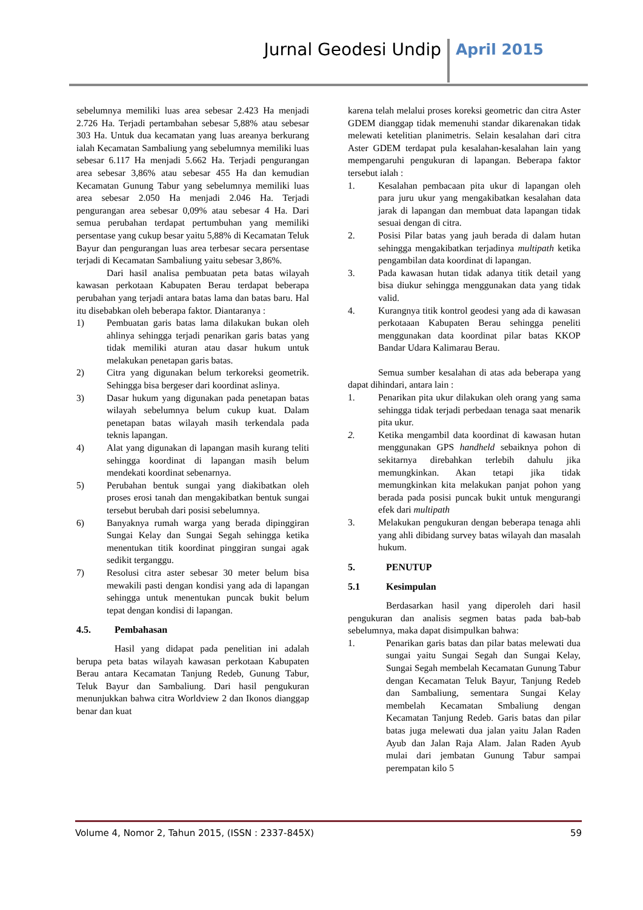Jurnal Geodesi Undip April 2015
sebelumnya memiliki luas area sebesar 2.423 Ha menjadi 2.726 Ha. Terjadi pertambahan sebesar 5,88% atau sebesar 303 Ha. Untuk dua kecamatan yang luas areanya berkurang ialah Kecamatan Sambaliung yang sebelumnya memiliki luas sebesar 6.117 Ha menjadi 5.662 Ha. Terjadi pengurangan area sebesar 3,86% atau sebesar 455 Ha dan kemudian Kecamatan Gunung Tabur yang sebelumnya memiliki luas area sebesar 2.050 Ha menjadi 2.046 Ha. Terjadi pengurangan area sebesar 0,09% atau sebesar 4 Ha. Dari semua perubahan terdapat pertumbuhan yang memiliki persentase yang cukup besar yaitu 5,88% di Kecamatan Teluk Bayur dan pengurangan luas area terbesar secara persentase terjadi di Kecamatan Sambaliung yaitu sebesar 3,86%.
Dari hasil analisa pembuatan peta batas wilayah kawasan perkotaan Kabupaten Berau terdapat beberapa perubahan yang terjadi antara batas lama dan batas baru. Hal itu disebabkan oleh beberapa faktor. Diantaranya :
1) Pembuatan garis batas lama dilakukan bukan oleh ahlinya sehingga terjadi penarikan garis batas yang tidak memiliki aturan atau dasar hukum untuk melakukan penetapan garis batas.
2) Citra yang digunakan belum terkoreksi geometrik. Sehingga bisa bergeser dari koordinat aslinya.
3) Dasar hukum yang digunakan pada penetapan batas wilayah sebelumnya belum cukup kuat. Dalam penetapan batas wilayah masih terkendala pada teknis lapangan.
4) Alat yang digunakan di lapangan masih kurang teliti sehingga koordinat di lapangan masih belum mendekati koordinat sebenarnya.
5) Perubahan bentuk sungai yang diakibatkan oleh proses erosi tanah dan mengakibatkan bentuk sungai tersebut berubah dari posisi sebelumnya.
6) Banyaknya rumah warga yang berada dipinggiran Sungai Kelay dan Sungai Segah sehingga ketika menentukan titik koordinat pinggiran sungai agak sedikit terganggu.
7) Resolusi citra aster sebesar 30 meter belum bisa mewakili pasti dengan kondisi yang ada di lapangan sehingga untuk menentukan puncak bukit belum tepat dengan kondisi di lapangan.
4.5. Pembahasan
Hasil yang didapat pada penelitian ini adalah berupa peta batas wilayah kawasan perkotaan Kabupaten Berau antara Kecamatan Tanjung Redeb, Gunung Tabur, Teluk Bayur dan Sambaliung. Dari hasil pengukuran menunjukkan bahwa citra Worldview 2 dan Ikonos dianggap benar dan kuat
karena telah melalui proses koreksi geometric dan citra Aster GDEM dianggap tidak memenuhi standar dikarenakan tidak melewati ketelitian planimetris. Selain kesalahan dari citra Aster GDEM terdapat pula kesalahan-kesalahan lain yang mempengaruhi pengukuran di lapangan. Beberapa faktor tersebut ialah :
1. Kesalahan pembacaan pita ukur di lapangan oleh para juru ukur yang mengakibatkan kesalahan data jarak di lapangan dan membuat data lapangan tidak sesuai dengan di citra.
2. Posisi Pilar batas yang jauh berada di dalam hutan sehingga mengakibatkan terjadinya multipath ketika pengambilan data koordinat di lapangan.
3. Pada kawasan hutan tidak adanya titik detail yang bisa diukur sehingga menggunakan data yang tidak valid.
4. Kurangnya titik kontrol geodesi yang ada di kawasan perkotaaan Kabupaten Berau sehingga peneliti menggunakan data koordinat pilar batas KKOP Bandar Udara Kalimarau Berau.
Semua sumber kesalahan di atas ada beberapa yang dapat dihindari, antara lain :
1. Penarikan pita ukur dilakukan oleh orang yang sama sehingga tidak terjadi perbedaan tenaga saat menarik pita ukur.
2. Ketika mengambil data koordinat di kawasan hutan menggunakan GPS handheld sebaiknya pohon di sekitarnya direbahkan terlebih dahulu jika memungkinkan. Akan tetapi jika tidak memungkinkan kita melakukan panjat pohon yang berada pada posisi puncak bukit untuk mengurangi efek dari multipath
3. Melakukan pengukuran dengan beberapa tenaga ahli yang ahli dibidang survey batas wilayah dan masalah hukum.
5. PENUTUP
5.1 Kesimpulan
Berdasarkan hasil yang diperoleh dari hasil pengukuran dan analisis segmen batas pada bab-bab sebelumnya, maka dapat disimpulkan bahwa:
1. Penarikan garis batas dan pilar batas melewati dua sungai yaitu Sungai Segah dan Sungai Kelay, Sungai Segah membelah Kecamatan Gunung Tabur dengan Kecamatan Teluk Bayur, Tanjung Redeb dan Sambaliung, sementara Sungai Kelay membelah Kecamatan Smbaliung dengan Kecamatan Tanjung Redeb. Garis batas dan pilar batas juga melewati dua jalan yaitu Jalan Raden Ayub dan Jalan Raja Alam. Jalan Raden Ayub mulai dari jembatan Gunung Tabur sampai perempatan kilo 5
Volume 4, Nomor 2, Tahun 2015, (ISSN : 2337-845X) 59